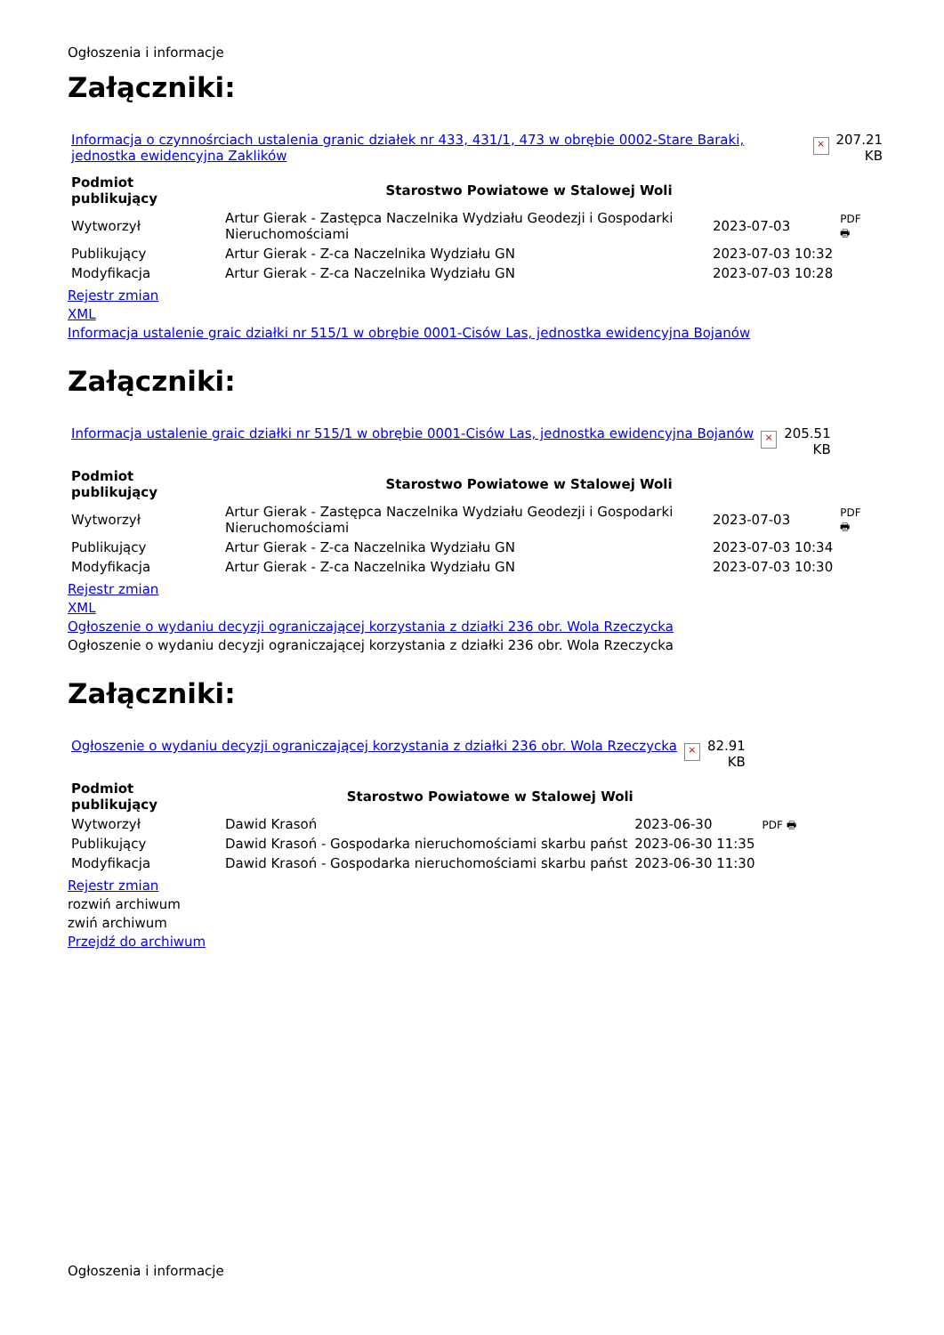Ogłoszenia i informacje
Załączniki:
| Informacja o czynnośrciach ustalenia granic działek nr 433, 431/1, 473 w obrębie 0002-Stare Baraki, jednostka ewidencyjna Zaklików | × | 207.21 KB |
| Podmiot publikujący | Starostwo Powiatowe w Stalowej Woli | | PDF 🖶 |
| Wytworzył | Artur Gierak - Zastępca Naczelnika Wydziału Geodezji i Gospodarki Nieruchomościami | 2023-07-03 | |
| Publikujący | Artur Gierak - Z-ca Naczelnika Wydziału GN | 2023-07-03 10:32 | |
| Modyfikacja | Artur Gierak - Z-ca Naczelnika Wydziału GN | 2023-07-03 10:28 | |
Rejestr zmian
XML
Informacja ustalenie graic działki nr 515/1 w obrębie 0001-Cisów Las, jednostka ewidencyjna Bojanów
Załączniki:
| Informacja ustalenie graic działki nr 515/1 w obrębie 0001-Cisów Las, jednostka ewidencyjna Bojanów | × | 205.51 KB |
| Podmiot publikujący | Starostwo Powiatowe w Stalowej Woli | | PDF 🖶 |
| Wytworzył | Artur Gierak - Zastępca Naczelnika Wydziału Geodezji i Gospodarki Nieruchomościami | 2023-07-03 | |
| Publikujący | Artur Gierak - Z-ca Naczelnika Wydziału GN | 2023-07-03 10:34 | |
| Modyfikacja | Artur Gierak - Z-ca Naczelnika Wydziału GN | 2023-07-03 10:30 | |
Rejestr zmian
XML
Ogłoszenie o wydaniu decyzji ograniczającej korzystania z działki 236 obr. Wola Rzeczycka
Ogłoszenie o wydaniu decyzji ograniczającej korzystania z działki 236 obr. Wola Rzeczycka
Załączniki:
| Ogłoszenie o wydaniu decyzji ograniczającej korzystania z działki 236 obr. Wola Rzeczycka | × | 82.91 KB |
| Podmiot publikujący | Starostwo Powiatowe w Stalowej Woli | | PDF 🖶 |
| Wytworzył | Dawid Krasoń | 2023-06-30 | |
| Publikujący | Dawid Krasoń - Gospodarka nieruchomościami skarbu państ | 2023-06-30 11:35 | |
| Modyfikacja | Dawid Krasoń - Gospodarka nieruchomościami skarbu państ | 2023-06-30 11:30 | |
Rejestr zmian
rozwiń archiwum
zwiń archiwum
Przejdź do archiwum
Ogłoszenia i informacje